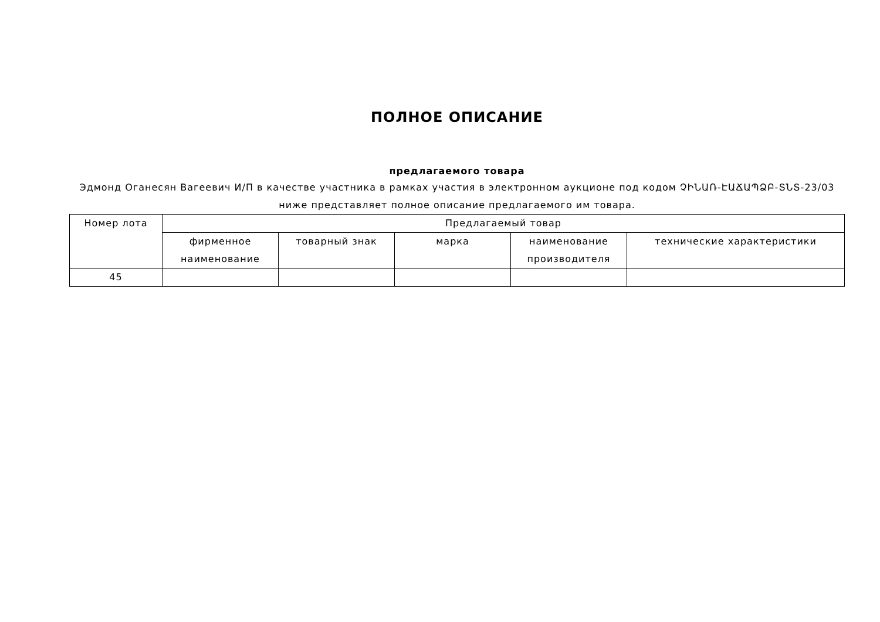ПОЛНОЕ ОПИСАНИЕ
предлагаемого товара
Эдмонд Оганесян Вагеевич И/П в качестве участника в рамках участия в электронном аукционе под кодом ՉԻՆԱՌ-ԷԱՃԱՊՁԲ-ՏՆՏ-23/03 ниже представляет полное описание предлагаемого им товара.
| Номер лота | Предлагаемый товар | | | | |
| --- | --- | --- | --- | --- | --- |
| | фирменное наименование | товарный знак | марка | наименование производителя | технические характеристики |
| 45 | | | | | |